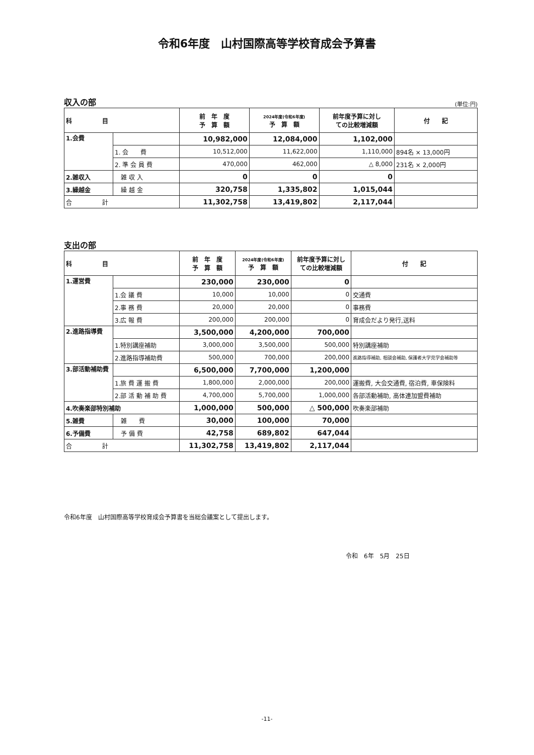令和6年度　山村国際高等学校育成会予算書
収入の部 (単位:円)
| 科 目 | | 前 年 度 予 算 額 | 2024年度(令和6年度) 予 算 額 | 前年度予算に対し ての比較増減額 | 付 記 |
| --- | --- | --- | --- | --- | --- |
| 1.会費 | | 10,982,000 | 12,084,000 | 1,102,000 | |
| | 1. 会 費 | 10,512,000 | 11,622,000 | 1,110,000 | 894名 × 13,000円 |
| | 2. 準 会 員 費 | 470,000 | 462,000 | △ 8,000 | 231名 × 2,000円 |
| 2.雑収入 | 雑 収 入 | 0 | 0 | 0 | |
| 3.繰越金 | 繰 越 金 | 320,758 | 1,335,802 | 1,015,044 | |
| 合 計 | | 11,302,758 | 13,419,802 | 2,117,044 | |
支出の部
| 科 目 | | 前 年 度 予 算 額 | 2024年度(令和6年度) 予 算 額 | 前年度予算に対し ての比較増減額 | 付 記 |
| --- | --- | --- | --- | --- | --- |
| 1.運営費 | | 230,000 | 230,000 | 0 | |
| | 1.会 議 費 | 10,000 | 10,000 | 0 | 交通費 |
| | 2.事 務 費 | 20,000 | 20,000 | 0 | 事務費 |
| | 3.広 報 費 | 200,000 | 200,000 | 0 | 育成会だより発行,送料 |
| 2.進路指導費 | | 3,500,000 | 4,200,000 | 700,000 | |
| | 1.特別講座補助 | 3,000,000 | 3,500,000 | 500,000 | 特別講座補助 |
| | 2.進路指導補助費 | 500,000 | 700,000 | 200,000 | 進路指導補助, 相談会補助, 保護者大学見学会補助等 |
| 3.部活動補助費 | | 6,500,000 | 7,700,000 | 1,200,000 | |
| | 1.旅 費 運 搬 費 | 1,800,000 | 2,000,000 | 200,000 | 運搬費, 大会交通費, 宿泊費, 車保険料 |
| | 2.部 活 動 補 助 費 | 4,700,000 | 5,700,000 | 1,000,000 | 各部活動補助, 高体連加盟費補助 |
| 4.吹奏楽部特別補助 | | 1,000,000 | 500,000 | △ 500,000 | 吹奏楽部補助 |
| 5.雑費 | 雑 費 | 30,000 | 100,000 | 70,000 | |
| 6.予備費 | 予 備 費 | 42,758 | 689,802 | 647,044 | |
| 合 計 | | 11,302,758 | 13,419,802 | 2,117,044 | |
令和6年度　山村国際高等学校育成会予算書を当総会議案として提出します。
令和　6年　5月　25日
-11-